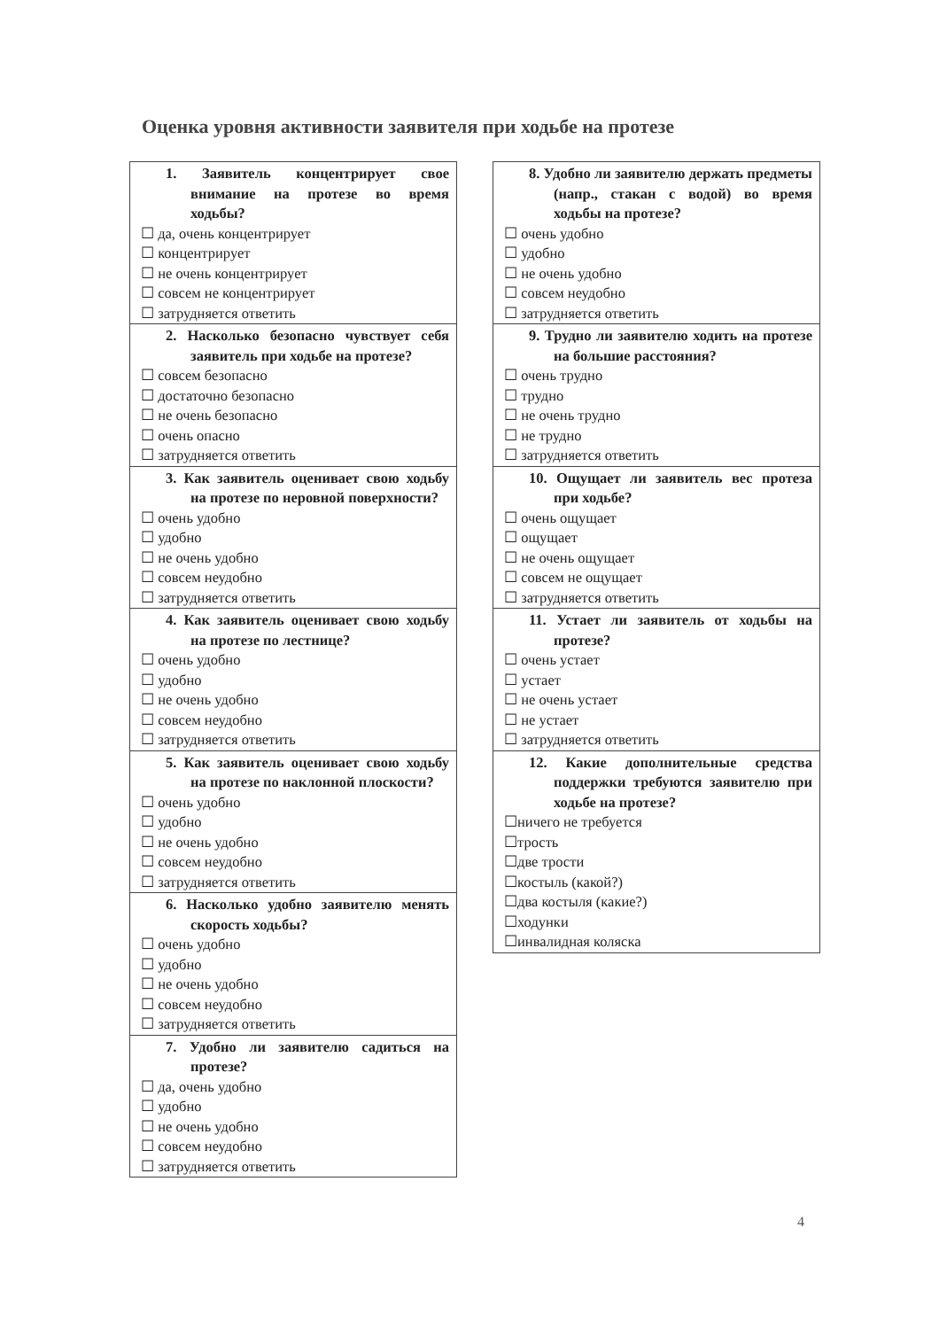Оценка уровня активности заявителя при ходьбе на протезе
1. Заявитель концентрирует свое внимание на протезе во время ходьбы?
☐ да, очень концентрирует
☐ концентрирует
☐ не очень концентрирует
☐ совсем не концентрирует
☐ затрудняется ответить
2. Насколько безопасно чувствует себя заявитель при ходьбе на протезе?
☐ совсем безопасно
☐ достаточно безопасно
☐ не очень безопасно
☐ очень опасно
☐ затрудняется ответить
3. Как заявитель оценивает свою ходьбу на протезе по неровной поверхности?
☐ очень удобно
☐ удобно
☐ не очень удобно
☐ совсем неудобно
☐ затрудняется ответить
4. Как заявитель оценивает свою ходьбу на протезе по лестнице?
☐ очень удобно
☐ удобно
☐ не очень удобно
☐ совсем неудобно
☐ затрудняется ответить
5. Как заявитель оценивает свою ходьбу на протезе по наклонной плоскости?
☐ очень удобно
☐ удобно
☐ не очень удобно
☐ совсем неудобно
☐ затрудняется ответить
6. Насколько удобно заявителю менять скорость ходьбы?
☐ очень удобно
☐ удобно
☐ не очень удобно
☐ совсем неудобно
☐ затрудняется ответить
7. Удобно ли заявителю садиться на протезе?
☐ да, очень удобно
☐ удобно
☐ не очень удобно
☐ совсем неудобно
☐ затрудняется ответить
8. Удобно ли заявителю держать предметы (напр., стакан с водой) во время ходьбы на протезе?
☐ очень удобно
☐ удобно
☐ не очень удобно
☐ совсем неудобно
☐ затрудняется ответить
9. Трудно ли заявителю ходить на протезе на большие расстояния?
☐ очень трудно
☐ трудно
☐ не очень трудно
☐ не трудно
☐ затрудняется ответить
10. Ощущает ли заявитель вес протеза при ходьбе?
☐ очень ощущает
☐ ощущает
☐ не очень ощущает
☐ совсем не ощущает
☐ затрудняется ответить
11. Устает ли заявитель от ходьбы на протезе?
☐ очень устает
☐ устает
☐ не очень устает
☐ не устает
☐ затрудняется ответить
12. Какие дополнительные средства поддержки требуются заявителю при ходьбе на протезе?
☐ничего не требуется
☐трость
☐две трости
☐костыль (какой?)
☐два костыля (какие?)
☐ходунки
☐инвалидная коляска
4